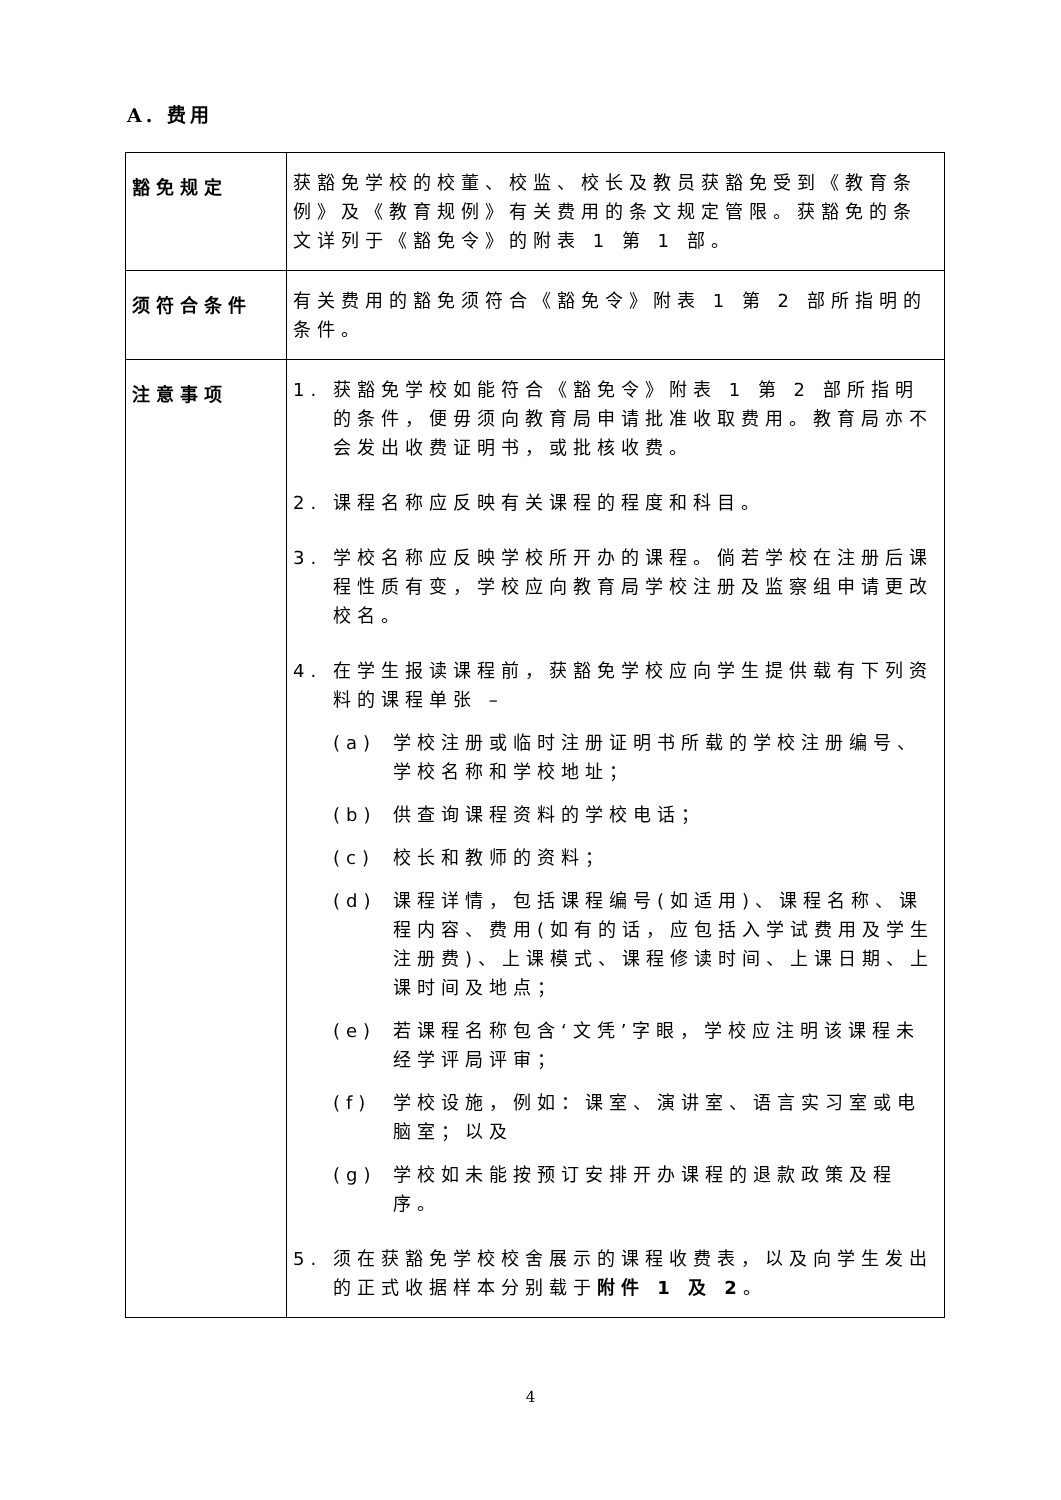A. 费用
| 豁免规定 | 获豁免学校的校董、校监、校长及教员获豁免受到《教育条例》及《教育规例》有关费用的条文规定管限。获豁免的条文详列于《豁免令》的附表 1 第 1 部。 |
| 须符合条件 | 有关费用的豁免须符合《豁免令》附表 1 第 2 部所指明的条件。 |
| 注意事项 | 1. 获豁免学校如能符合《豁免令》附表 1 第 2 部所指明的条件，便毋须向教育局申请批准收取费用。教育局亦不会发出收费证明书，或批核收费。 2. 课程名称应反映有关课程的程度和科目。 3. 学校名称应反映学校所开办的课程。倘若学校在注册后课程性质有变，学校应向教育局学校注册及监察组申请更改校名。 4. 在学生报读课程前，获豁免学校应向学生提供载有下列资料的课程单张 – (a) 学校注册或临时注册证明书所载的学校注册编号、学校名称和学校地址； (b) 供查询课程资料的学校电话； (c) 校长和教师的资料； (d) 课程详情，包括课程编号(如适用)、课程名称、课程内容、费用(如有的话，应包括入学试费用及学生注册费)、上课模式、课程修读时间、上课日期、上课时间及地点； (e) 若课程名称包含‘文凭’字眼，学校应注明该课程未经学评局评审； (f) 学校设施，例如：课室、演讲室、语言实习室或电脑室；以及 (g) 学校如未能按预订安排开办课程的退款政策及程序。 5. 须在获豁免学校校舍展示的课程收费表，以及向学生发出的正式收据样本分别载于 附件 1 及 2 。 |
4